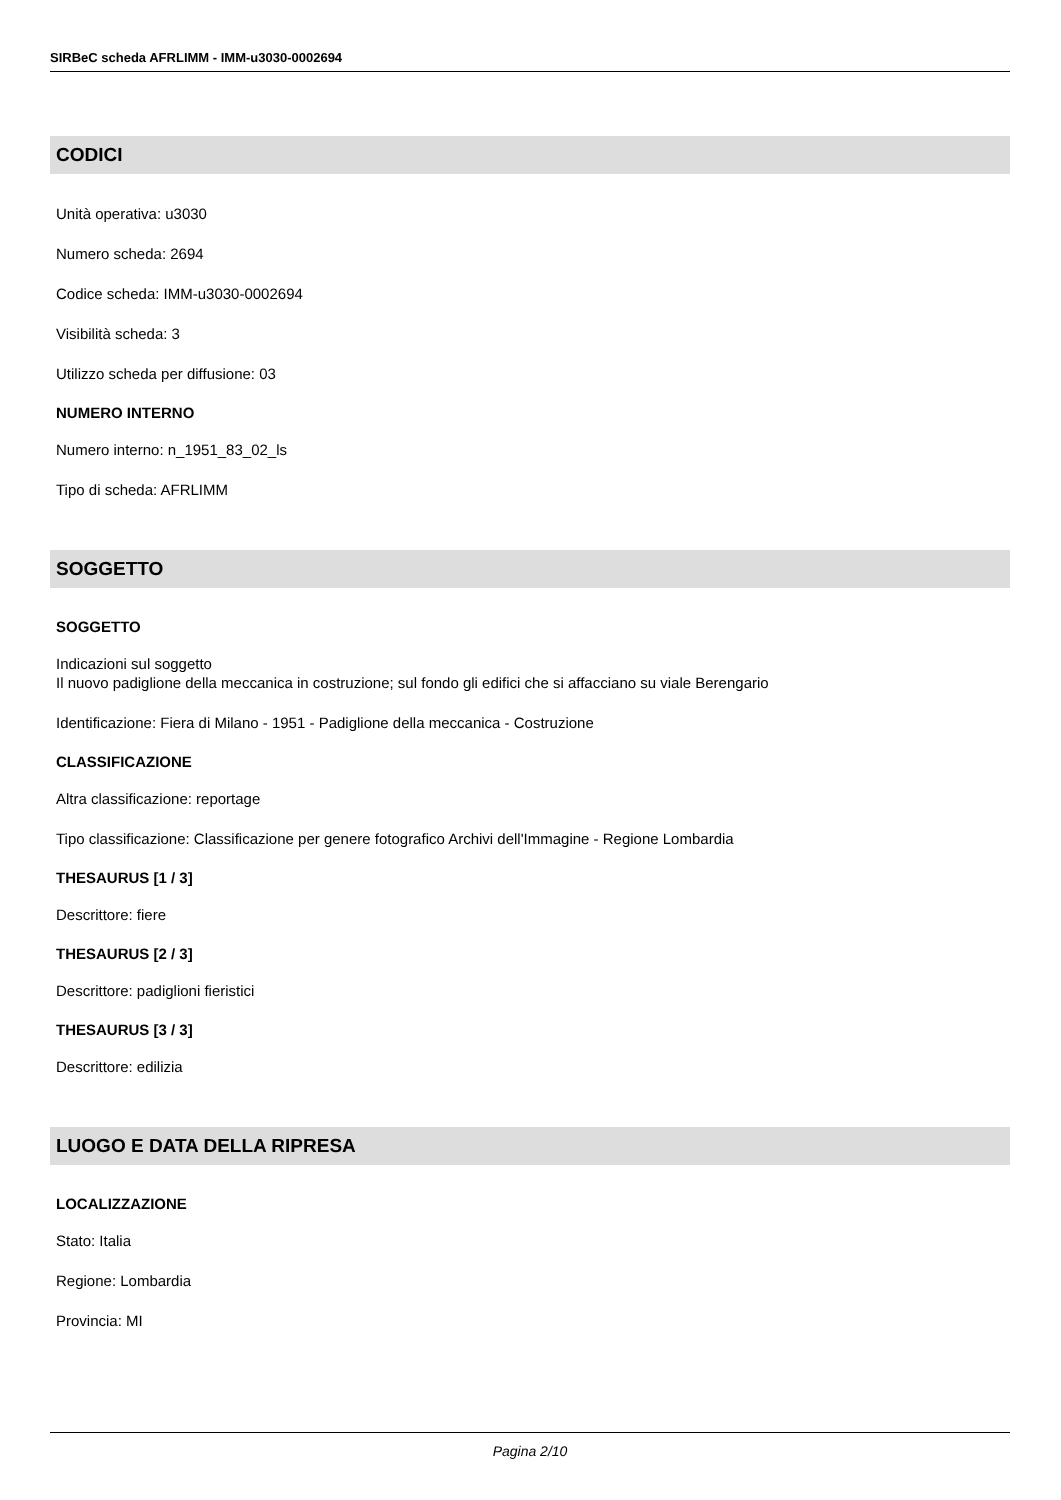SIRBeC scheda AFRLIMM - IMM-u3030-0002694
CODICI
Unità operativa: u3030
Numero scheda: 2694
Codice scheda: IMM-u3030-0002694
Visibilità scheda: 3
Utilizzo scheda per diffusione: 03
NUMERO INTERNO
Numero interno: n_1951_83_02_ls
Tipo di scheda: AFRLIMM
SOGGETTO
SOGGETTO
Indicazioni sul soggetto
Il nuovo padiglione della meccanica in costruzione; sul fondo gli edifici che si affacciano su viale Berengario
Identificazione: Fiera di Milano - 1951 - Padiglione della meccanica - Costruzione
CLASSIFICAZIONE
Altra classificazione: reportage
Tipo classificazione: Classificazione per genere fotografico Archivi dell'Immagine - Regione Lombardia
THESAURUS [1 / 3]
Descrittore: fiere
THESAURUS [2 / 3]
Descrittore: padiglioni fieristici
THESAURUS [3 / 3]
Descrittore: edilizia
LUOGO E DATA DELLA RIPRESA
LOCALIZZAZIONE
Stato: Italia
Regione: Lombardia
Provincia: MI
Pagina 2/10